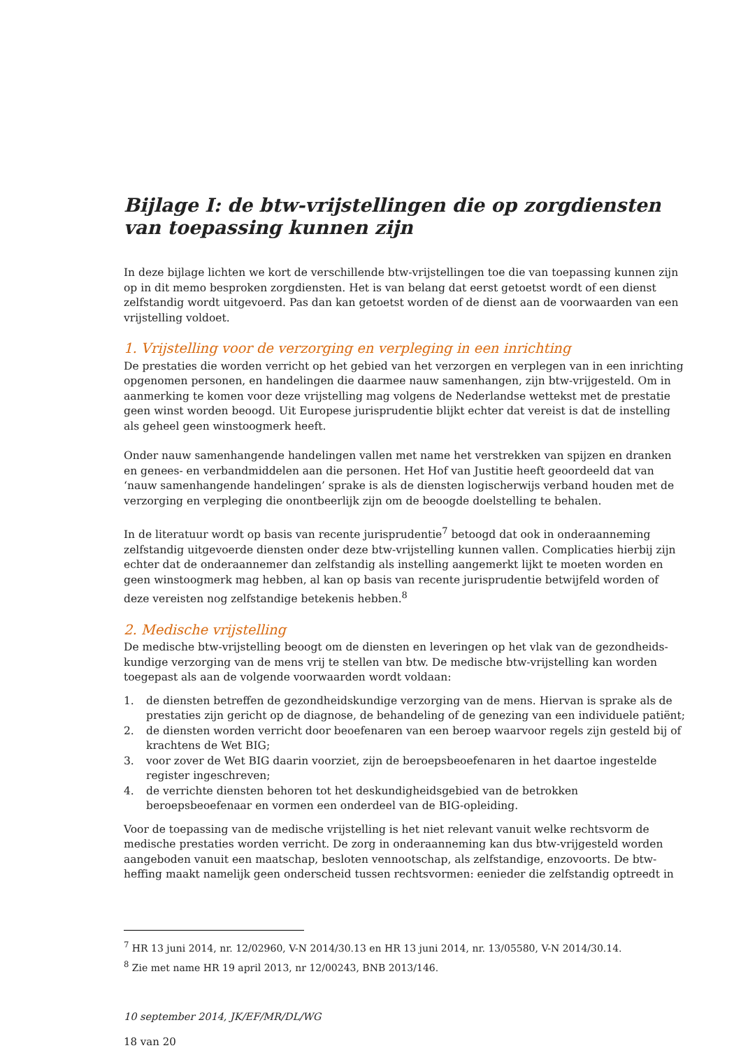Bijlage I: de btw-vrijstellingen die op zorgdiensten van toepassing kunnen zijn
In deze bijlage lichten we kort de verschillende btw-vrijstellingen toe die van toepassing kunnen zijn op in dit memo besproken zorgdiensten. Het is van belang dat eerst getoetst wordt of een dienst zelfstandig wordt uitgevoerd. Pas dan kan getoetst worden of de dienst aan de voorwaarden van een vrijstelling voldoet.
1. Vrijstelling voor de verzorging en verpleging in een inrichting
De prestaties die worden verricht op het gebied van het verzorgen en verplegen van in een inrichting opgenomen personen, en handelingen die daarmee nauw samenhangen, zijn btw-vrijgesteld. Om in aanmerking te komen voor deze vrijstelling mag volgens de Nederlandse wettekst met de prestatie geen winst worden beoogd. Uit Europese jurisprudentie blijkt echter dat vereist is dat de instelling als geheel geen winstoogmerk heeft.
Onder nauw samenhangende handelingen vallen met name het verstrekken van spijzen en dranken en genees- en verbandmiddelen aan die personen. Het Hof van Justitie heeft geoordeeld dat van ‘nauw samenhangende handelingen’ sprake is als de diensten logischerwijs verband houden met de verzorging en verpleging die onontbeerlijk zijn om de beoogde doelstelling te behalen.
In de literatuur wordt op basis van recente jurisprudentie<sup>7</sup> betoogd dat ook in onderaanneming zelfstandig uitgevoerde diensten onder deze btw-vrijstelling kunnen vallen. Complicaties hierbij zijn echter dat de onderaannemer dan zelfstandig als instelling aangemerkt lijkt te moeten worden en geen winstoogmerk mag hebben, al kan op basis van recente jurisprudentie betwijfeld worden of deze vereisten nog zelfstandige betekenis hebben.<sup>8</sup>
2. Medische vrijstelling
De medische btw-vrijstelling beoogt om de diensten en leveringen op het vlak van de gezondheids-kundige verzorging van de mens vrij te stellen van btw. De medische btw-vrijstelling kan worden toegepast als aan de volgende voorwaarden wordt voldaan:
1. de diensten betreffen de gezondheidskundige verzorging van de mens. Hiervan is sprake als de prestaties zijn gericht op de diagnose, de behandeling of de genezing van een individuele patiënt;
2. de diensten worden verricht door beoefenaren van een beroep waarvoor regels zijn gesteld bij of krachtens de Wet BIG;
3. voor zover de Wet BIG daarin voorziet, zijn de beroepsbeoefenaren in het daartoe ingestelde register ingeschreven;
4. de verrichte diensten behoren tot het deskundigheidsgebied van de betrokken beroepsbeoefenaar en vormen een onderdeel van de BIG-opleiding.
Voor de toepassing van de medische vrijstelling is het niet relevant vanuit welke rechtsvorm de medische prestaties worden verricht. De zorg in onderaanneming kan dus btw-vrijgesteld worden aangeboden vanuit een maatschap, besloten vennootschap, als zelfstandige, enzovoorts. De btw-heffing maakt namelijk geen onderscheid tussen rechtsvormen: eenieder die zelfstandig optreedt in
<sup>7</sup> HR 13 juni 2014, nr. 12/02960, V-N 2014/30.13 en HR 13 juni 2014, nr. 13/05580, V-N 2014/30.14.
<sup>8</sup> Zie met name HR 19 april 2013, nr 12/00243, BNB 2013/146.
10 september 2014, JK/EF/MR/DL/WG
18 van 20